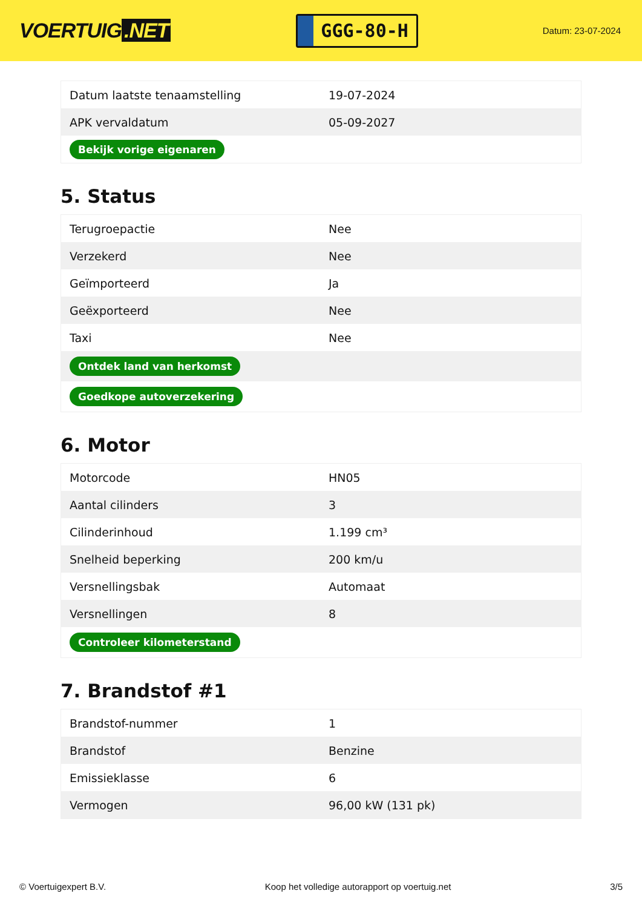VOERTUIG.NET
GGG-80-H
Datum: 23-07-2024
| Datum laatste tenaamstelling | 19-07-2024 |
| APK vervaldatum | 05-09-2027 |
| Bekijk vorige eigenaren | |
5. Status
| Terugroepactie | Nee |
| Verzekerd | Nee |
| Geïmporteerd | Ja |
| Geëxporteerd | Nee |
| Taxi | Nee |
| Ontdek land van herkomst | |
| Goedkope autoverzekering | |
6. Motor
| Motorcode | HN05 |
| Aantal cilinders | 3 |
| Cilinderinhoud | 1.199 cm³ |
| Snelheid beperking | 200 km/u |
| Versnellingsbak | Automaat |
| Versnellingen | 8 |
| Controleer kilometerstand | |
7. Brandstof #1
| Brandstof-nummer | 1 |
| Brandstof | Benzine |
| Emissieklasse | 6 |
| Vermogen | 96,00 kW (131 pk) |
© Voertuigexpert B.V. Koop het volledige autorapport op voertuig.net 3/5